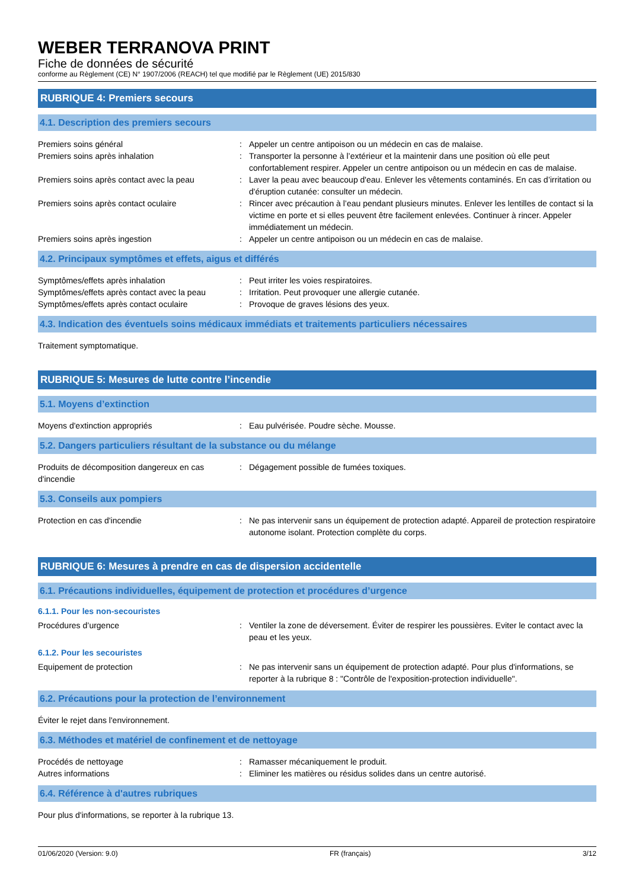WEBER TERRANOVA PRINT
Fiche de données de sécurité
conforme au Règlement (CE) N° 1907/2006 (REACH) tel que modifié par le Règlement (UE) 2015/830
RUBRIQUE 4: Premiers secours
4.1. Description des premiers secours
Premiers soins général : Appeler un centre antipoison ou un médecin en cas de malaise.
Premiers soins après inhalation : Transporter la personne à l’extérieur et la maintenir dans une position où elle peut confortablement respirer. Appeler un centre antipoison ou un médecin en cas de malaise.
Premiers soins après contact avec la peau
: Laver la peau avec beaucoup d'eau. Enlever les vêtements contaminés. En cas d’irritation ou d'éruption cutanée: consulter un médecin.
Premiers soins après contact oculaire : Rincer avec précaution à l’eau pendant plusieurs minutes. Enlever les lentilles de contact si la victime en porte et si elles peuvent être facilement enlevées. Continuer à rincer. Appeler immédiatement un médecin.
Premiers soins après ingestion : Appeler un centre antipoison ou un médecin en cas de malaise.
4.2. Principaux symptômes et effets, aigus et différés
Symptômes/effets après inhalation : Peut irriter les voies respiratoires.
Symptômes/effets après contact avec la peau
: Irritation. Peut provoquer une allergie cutanée.
Symptômes/effets après contact oculaire : Provoque de graves lésions des yeux.
4.3. Indication des éventuels soins médicaux immédiats et traitements particuliers nécessaires
Traitement symptomatique.
RUBRIQUE 5: Mesures de lutte contre l’incendie
5.1. Moyens d’extinction
Moyens d'extinction appropriés : Eau pulvérisée. Poudre sèche. Mousse.
5.2. Dangers particuliers résultant de la substance ou du mélange
Produits de décomposition dangereux en cas d'incendie
: Dégagement possible de fumées toxiques.
5.3. Conseils aux pompiers
Protection en cas d'incendie : Ne pas intervenir sans un équipement de protection adapté. Appareil de protection respiratoire autonome isolant. Protection complète du corps.
RUBRIQUE 6: Mesures à prendre en cas de dispersion accidentelle
6.1. Précautions individuelles, équipement de protection et procédures d’urgence
6.1.1. Pour les non-secouristes
Procédures d’urgence : Ventiler la zone de déversement. Éviter de respirer les poussières. Eviter le contact avec la peau et les yeux.
6.1.2. Pour les secouristes
Equipement de protection : Ne pas intervenir sans un équipement de protection adapté. Pour plus d'informations, se reporter à la rubrique 8 : "Contrôle de l'exposition-protection individuelle".
6.2. Précautions pour la protection de l’environnement
Éviter le rejet dans l'environnement.
6.3. Méthodes et matériel de confinement et de nettoyage
Procédés de nettoyage : Ramasser mécaniquement le produit.
Autres informations : Eliminer les matières ou résidus solides dans un centre autorisé.
6.4. Référence à d'autres rubriques
Pour plus d'informations, se reporter à la rubrique 13.
01/06/2020 (Version: 9.0) FR (français) 3/12